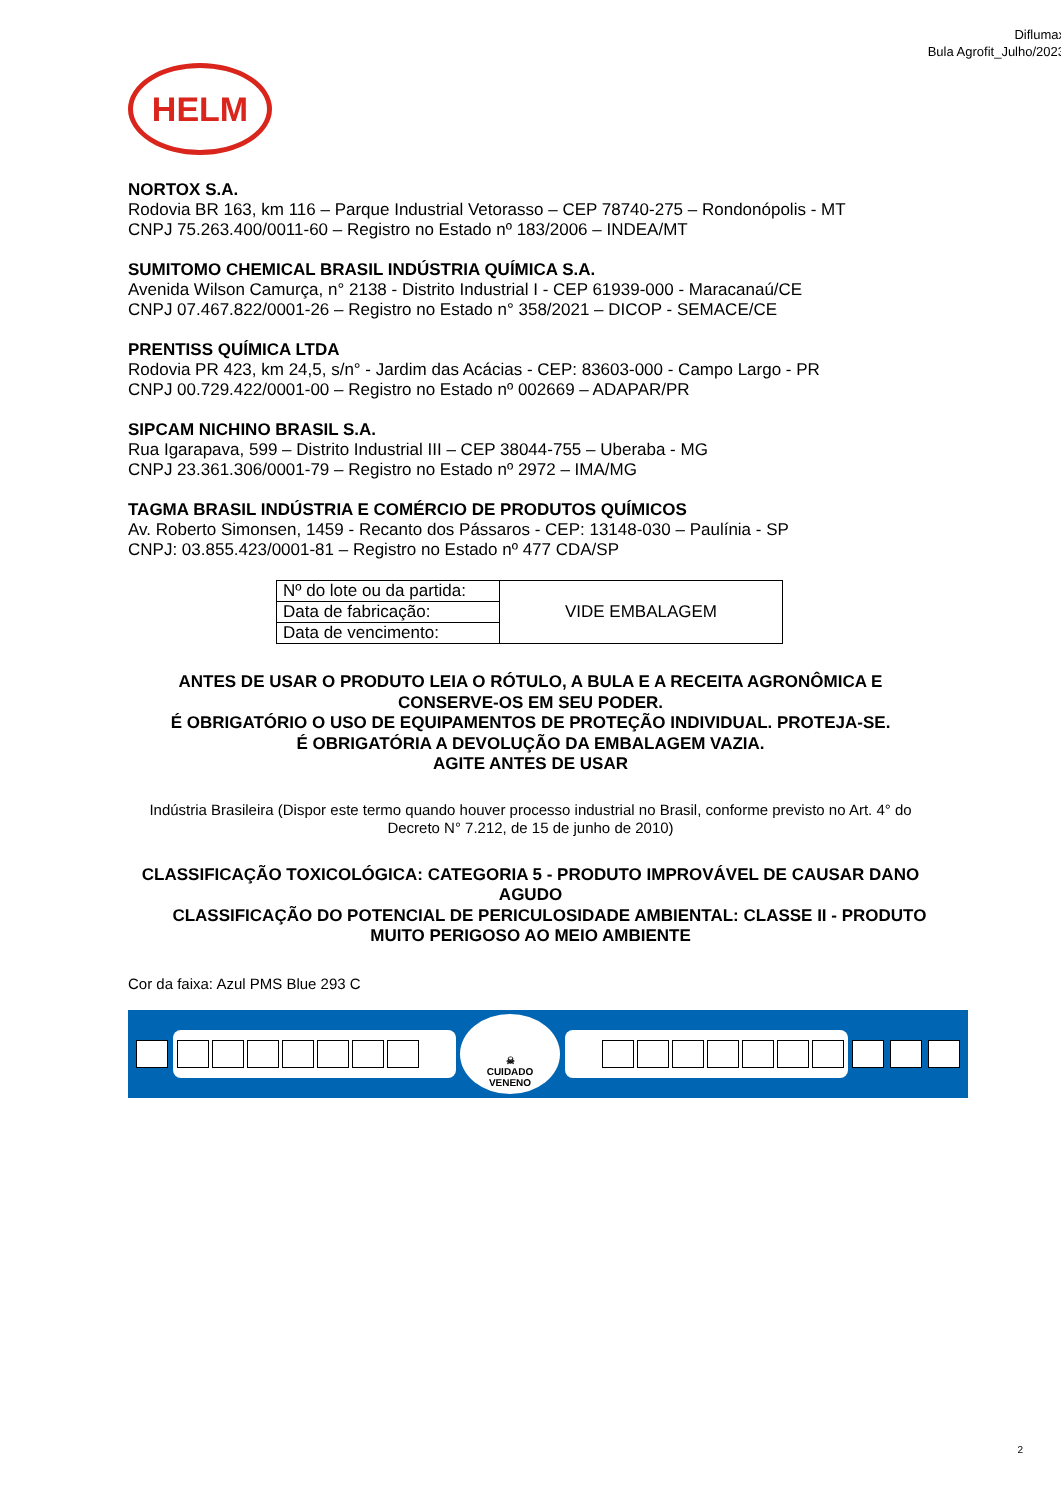Diflumax
Bula Agrofit_Julho/2023
HELM
NORTOX S.A.
Rodovia BR 163, km 116 – Parque Industrial Vetorasso – CEP 78740-275 – Rondonópolis - MT
CNPJ 75.263.400/0011-60 – Registro no Estado nº 183/2006 – INDEA/MT
SUMITOMO CHEMICAL BRASIL INDÚSTRIA QUÍMICA S.A.
Avenida Wilson Camurça, n° 2138 - Distrito Industrial I - CEP 61939-000 - Maracanaú/CE
CNPJ 07.467.822/0001-26 – Registro no Estado n° 358/2021 – DICOP - SEMACE/CE
PRENTISS QUÍMICA LTDA
Rodovia PR 423, km 24,5, s/n° - Jardim das Acácias - CEP: 83603-000 - Campo Largo - PR
CNPJ 00.729.422/0001-00 – Registro no Estado nº 002669 – ADAPAR/PR
SIPCAM NICHINO BRASIL S.A.
Rua Igarapava, 599 – Distrito Industrial III – CEP 38044-755 – Uberaba - MG
CNPJ 23.361.306/0001-79 – Registro no Estado nº 2972 – IMA/MG
TAGMA BRASIL INDÚSTRIA E COMÉRCIO DE PRODUTOS QUÍMICOS
Av. Roberto Simonsen, 1459 - Recanto dos Pássaros - CEP: 13148-030 – Paulínia - SP
CNPJ: 03.855.423/0001-81 – Registro no Estado nº 477 CDA/SP
| Nº do lote ou da partida: | VIDE EMBALAGEM |
| Data de fabricação: | |
| Data de vencimento: | |
ANTES DE USAR O PRODUTO LEIA O RÓTULO, A BULA E A RECEITA AGRONÔMICA E CONSERVE-OS EM SEU PODER.
É OBRIGATÓRIO O USO DE EQUIPAMENTOS DE PROTEÇÃO INDIVIDUAL. PROTEJA-SE.
É OBRIGATÓRIA A DEVOLUÇÃO DA EMBALAGEM VAZIA.
AGITE ANTES DE USAR
Indústria Brasileira (Dispor este termo quando houver processo industrial no Brasil, conforme previsto no Art. 4° do Decreto N° 7.212, de 15 de junho de 2010)
CLASSIFICAÇÃO TOXICOLÓGICA: CATEGORIA 5 - PRODUTO IMPROVÁVEL DE CAUSAR DANO AGUDO
CLASSIFICAÇÃO DO POTENCIAL DE PERICULOSIDADE AMBIENTAL: CLASSE II - PRODUTO MUITO PERIGOSO AO MEIO AMBIENTE
Cor da faixa: Azul PMS Blue 293 C
☠
CUIDADO
VENENO
2